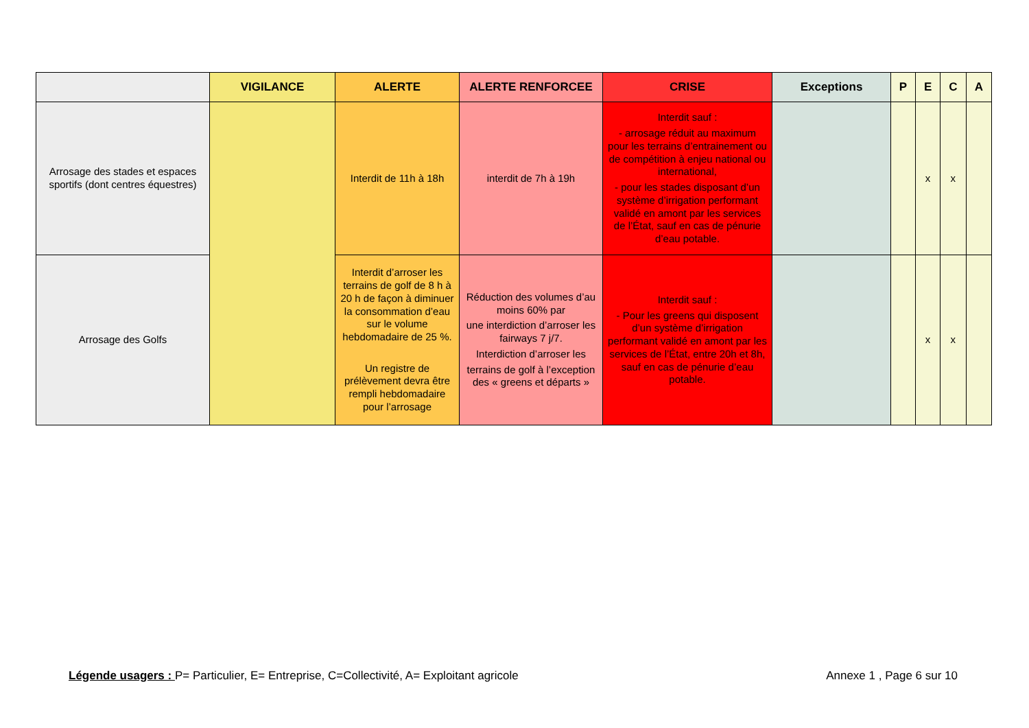| | VIGILANCE | ALERTE | ALERTE RENFORCEE | CRISE | Exceptions | P | E | C | A |
| --- | --- | --- | --- | --- | --- | --- | --- | --- | --- |
| Arrosage des stades et espaces sportifs (dont centres équestres) | | Interdit de 11h à 18h | interdit de 7h à 19h | Interdit sauf : - arrosage réduit au maximum pour les terrains d’entrainement ou de compétition à enjeu national ou international, - pour les stades disposant d’un système d’irrigation performant validé en amont par les services de l’État, sauf en cas de pénurie d’eau potable. | | | x | x | |
| Arrosage des Golfs | | Interdit d’arroser les terrains de golf de 8 h à 20 h de façon à diminuer la consommation d’eau sur le volume hebdomadaire de 25 %. Un registre de prélèvement devra être rempli hebdomadaire pour l’arrosage | Réduction des volumes d’au moins 60% par une interdiction d’arroser les fairways 7 j/7. Interdiction d’arroser les terrains de golf à l’exception des « greens et départs » | Interdit sauf : - Pour les greens qui disposent d’un système d’irrigation performant validé en amont par les services de l’État, entre 20h et 8h, sauf en cas de pénurie d’eau potable. | | | x | x | |
Légende usagers : P= Particulier, E= Entreprise, C=Collectivité, A= Exploitant agricole
Annexe 1 , Page 6 sur 10